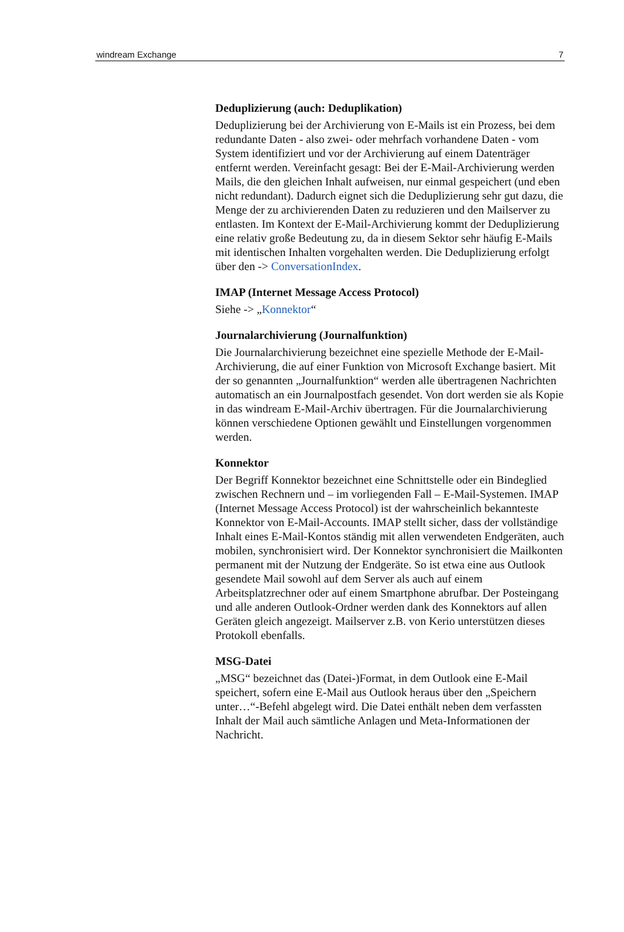windream Exchange 7
Deduplizierung (auch: Deduplikation)
Deduplizierung bei der Archivierung von E-Mails ist ein Prozess, bei dem redundante Daten - also zwei- oder mehrfach vorhandene Daten - vom System identifiziert und vor der Archivierung auf einem Datenträger entfernt werden. Vereinfacht gesagt: Bei der E-Mail-Archivierung werden Mails, die den gleichen Inhalt aufweisen, nur einmal gespeichert (und eben nicht redundant). Dadurch eignet sich die Deduplizierung sehr gut dazu, die Menge der zu archivierenden Daten zu reduzieren und den Mailserver zu entlasten. Im Kontext der E-Mail-Archivierung kommt der Deduplizierung eine relativ große Bedeutung zu, da in diesem Sektor sehr häufig E-Mails mit identischen Inhalten vorgehalten werden. Die Deduplizierung erfolgt über den -> ConversationIndex.
IMAP (Internet Message Access Protocol)
Siehe -> „Konnektor“
Journalarchivierung (Journalfunktion)
Die Journalarchivierung bezeichnet eine spezielle Methode der E-Mail-Archivierung, die auf einer Funktion von Microsoft Exchange basiert. Mit der so genannten „Journalfunktion“ werden alle übertragenen Nachrichten automatisch an ein Journalpostfach gesendet. Von dort werden sie als Kopie in das windream E-Mail-Archiv übertragen. Für die Journalarchivierung können verschiedene Optionen gewählt und Einstellungen vorgenommen werden.
Konnektor
Der Begriff Konnektor bezeichnet eine Schnittstelle oder ein Bindeglied zwischen Rechnern und – im vorliegenden Fall – E-Mail-Systemen. IMAP (Internet Message Access Protocol) ist der wahrscheinlich bekannteste Konnektor von E-Mail-Accounts. IMAP stellt sicher, dass der vollständige Inhalt eines E-Mail-Kontos ständig mit allen verwendeten Endgeräten, auch mobilen, synchronisiert wird. Der Konnektor synchronisiert die Mailkonten permanent mit der Nutzung der Endgeräte. So ist etwa eine aus Outlook gesendete Mail sowohl auf dem Server als auch auf einem Arbeitsplatzrechner oder auf einem Smartphone abrufbar. Der Posteingang und alle anderen Outlook-Ordner werden dank des Konnektors auf allen Geräten gleich angezeigt. Mailserver z.B. von Kerio unterstützen dieses Protokoll ebenfalls.
MSG-Datei
„MSG“ bezeichnet das (Datei-)Format, in dem Outlook eine E-Mail speichert, sofern eine E-Mail aus Outlook heraus über den „Speichern unter…“-Befehl abgelegt wird. Die Datei enthält neben dem verfassten Inhalt der Mail auch sämtliche Anlagen und Meta-Informationen der Nachricht.